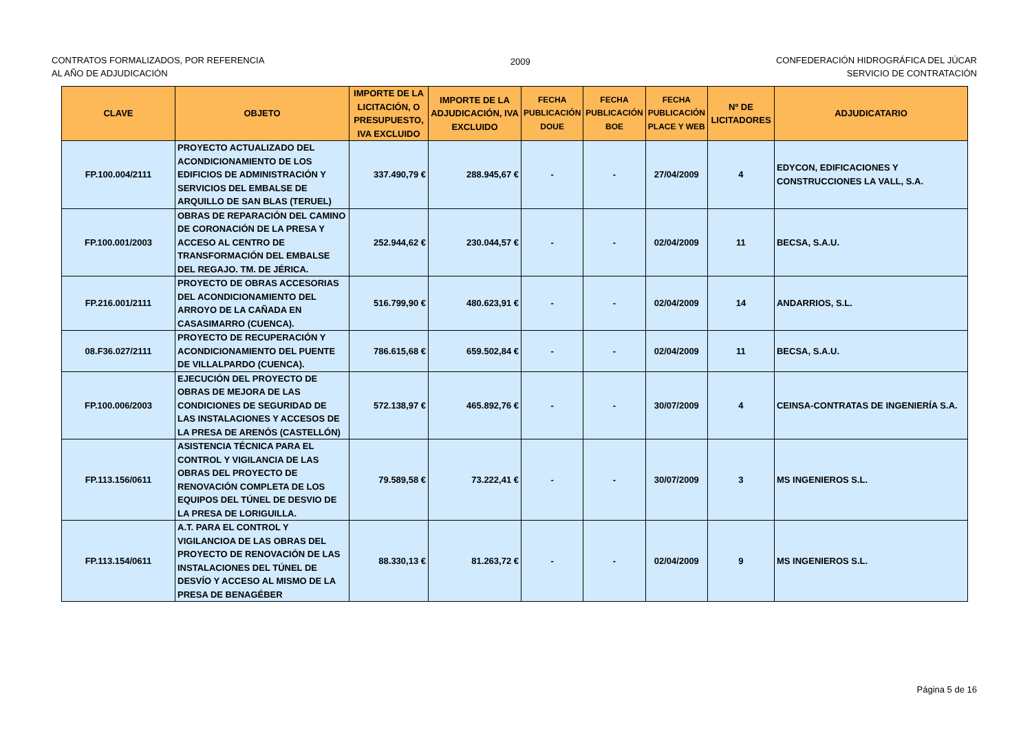CONTRATOS FORMALIZADOS, POR REFERENCIA
AL AÑO DE ADJUDICACIÓN
2009 CONFEDERACIÓN HIDROGRÁFICA DEL JÚCAR
SERVICIO DE CONTRATACIÓN
| CLAVE | OBJETO | IMPORTE DE LA LICITACIÓN, O PRESUPUESTO, IVA EXCLUIDO | IMPORTE DE LA ADJUDICACIÓN, IVA EXCLUIDO | FECHA PUBLICACIÓN DOUE | FECHA PUBLICACIÓN BOE | FECHA PUBLICACIÓN PLACE Y WEB | Nº DE LICITADORES | ADJUDICATARIO |
| --- | --- | --- | --- | --- | --- | --- | --- | --- |
| FP.100.004/2111 | PROYECTO ACTUALIZADO DEL ACONDICIONAMIENTO DE LOS EDIFICIOS DE ADMINISTRACIÓN Y SERVICIOS DEL EMBALSE DE ARQUILLO DE SAN BLAS (TERUEL) | 337.490,79 € | 288.945,67 € | - | - | 27/04/2009 | 4 | EDYCON, EDIFICACIONES Y CONSTRUCCIONES LA VALL, S.A. |
| FP.100.001/2003 | OBRAS DE REPARACIÓN DEL CAMINO DE CORONACIÓN DE LA PRESA Y ACCESO AL CENTRO DE TRANSFORMACIÓN DEL EMBALSE DEL REGAJO. TM. DE JÉRICA. | 252.944,62 € | 230.044,57 € | - | - | 02/04/2009 | 11 | BECSA, S.A.U. |
| FP.216.001/2111 | PROYECTO DE OBRAS ACCESORIAS DEL ACONDICIONAMIENTO DEL ARROYO DE LA CAÑADA EN CASASIMARRO (CUENCA). | 516.799,90 € | 480.623,91 € | - | - | 02/04/2009 | 14 | ANDARRIOS, S.L. |
| 08.F36.027/2111 | PROYECTO DE RECUPERACIÓN Y ACONDICIONAMIENTO DEL PUENTE DE VILLALPARDO (CUENCA). | 786.615,68 € | 659.502,84 € | - | - | 02/04/2009 | 11 | BECSA, S.A.U. |
| FP.100.006/2003 | EJECUCIÓN DEL PROYECTO DE OBRAS DE MEJORA DE LAS CONDICIONES DE SEGURIDAD DE LAS INSTALACIONES Y ACCESOS DE LA PRESA DE ARENÓS (CASTELLÓN) | 572.138,97 € | 465.892,76 € | - | - | 30/07/2009 | 4 | CEINSA-CONTRATAS DE INGENIERÍA S.A. |
| FP.113.156/0611 | ASISTENCIA TÉCNICA PARA EL CONTROL Y VIGILANCIA DE LAS OBRAS DEL PROYECTO DE RENOVACIÓN COMPLETA DE LOS EQUIPOS DEL TÚNEL DE DESVIO DE LA PRESA DE LORIGUILLA. | 79.589,58 € | 73.222,41 € | - | - | 30/07/2009 | 3 | MS INGENIEROS S.L. |
| FP.113.154/0611 | A.T. PARA EL CONTROL Y VIGILANCIOA DE LAS OBRAS DEL PROYECTO DE RENOVACIÓN DE LAS INSTALACIONES DEL TÚNEL DE DESVÍO Y ACCESO AL MISMO DE LA PRESA DE BENAGÉBER | 88.330,13 € | 81.263,72 € | - | - | 02/04/2009 | 9 | MS INGENIEROS S.L. |
Página 5 de 16